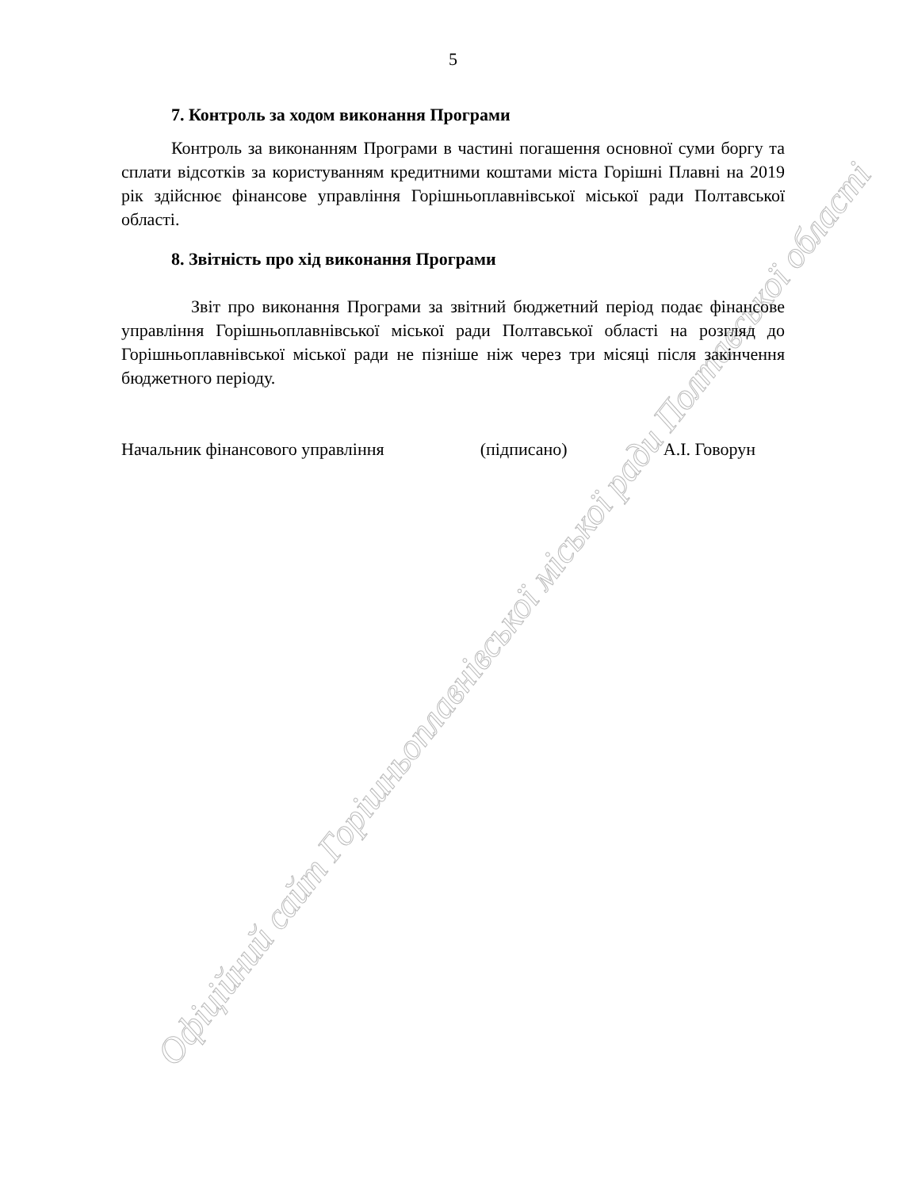Офіційний сайт Горішньоплавнівської міської ради Полтавської області
5
7. Контроль за ходом виконання Програми
Контроль за виконанням Програми в частині погашення основної суми боргу та сплати відсотків за користуванням кредитними коштами міста Горішні Плавні на 2019 рік здійснює фінансове управління Горішньоплавнівської міської ради Полтавської області.
8. Звітність про хід виконання Програми
Звіт про виконання Програми за звітний бюджетний період подає фінансове управління Горішньоплавнівської міської ради Полтавської області на розгляд до Горішньоплавнівської міської ради не пізніше ніж через три місяці після закінчення бюджетного періоду.
Начальник фінансового управління (підписано) А.І. Говорун